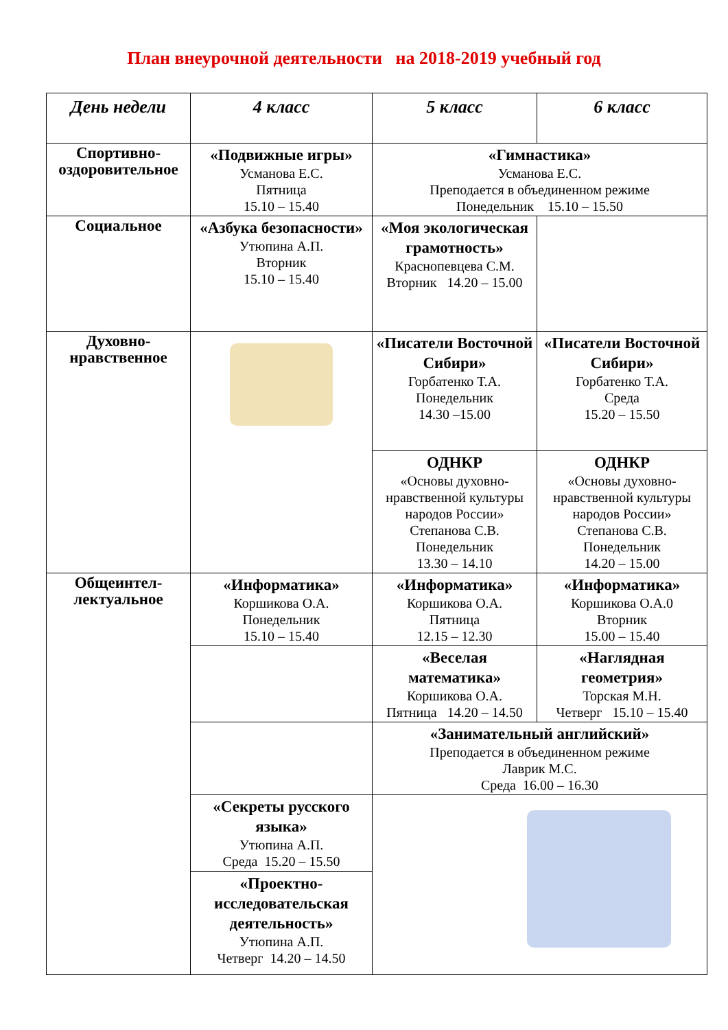План внеурочной деятельности на 2018-2019 учебный год
| День недели | 4 класс | 5 класс | 6 класс |
| --- | --- | --- | --- |
| Спортивно-оздоровительное | «Подвижные игры» Усманова Е.С. Пятница 15.10 – 15.40 | «Гимнастика» Усманова Е.С. Преподается в объединенном режиме Понедельник 15.10 – 15.50 | |
| Социальное | «Азбука безопасности» Утюпина А.П. Вторник 15.10 – 15.40 | «Моя экологическая грамотность» Краснопевцева С.М. Вторник 14.20 – 15.00 | |
| Духовно-нравственное | | «Писатели Восточной Сибири» Горбатенко Т.А. Понедельник 14.30 –15.00 | «Писатели Восточной Сибири» Горбатенко Т.А. Среда 15.20 – 15.50 |
| | | ОДНКР «Основы духовно-нравственной культуры народов России» Степанова С.В. Понедельник 13.30 – 14.10 | ОДНКР «Основы духовно-нравственной культуры народов России» Степанова С.В. Понедельник 14.20 – 15.00 |
| Общеинтел-лектуальное | «Информатика» Коршикова О.А. Понедельник 15.10 – 15.40 | «Информатика» Коршикова О.А. Пятница 12.15 – 12.30 | «Информатика» Коршикова О.А.0 Вторник 15.00 – 15.40 |
| | | «Веселая математика» Коршикова О.А. Пятница 14.20 – 14.50 | «Наглядная геометрия» Торская М.Н. Четверг 15.10 – 15.40 |
| | | «Занимательный английский» Преподается в объединенном режиме Лаврик М.С. Среда 16.00 – 16.30 | |
| | «Секреты русского языка» Утюпина А.П. Среда 15.20 – 15.50 | | |
| | «Проектно-исследовательская деятельность» Утюпина А.П. Четверг 14.20 – 14.50 | | |